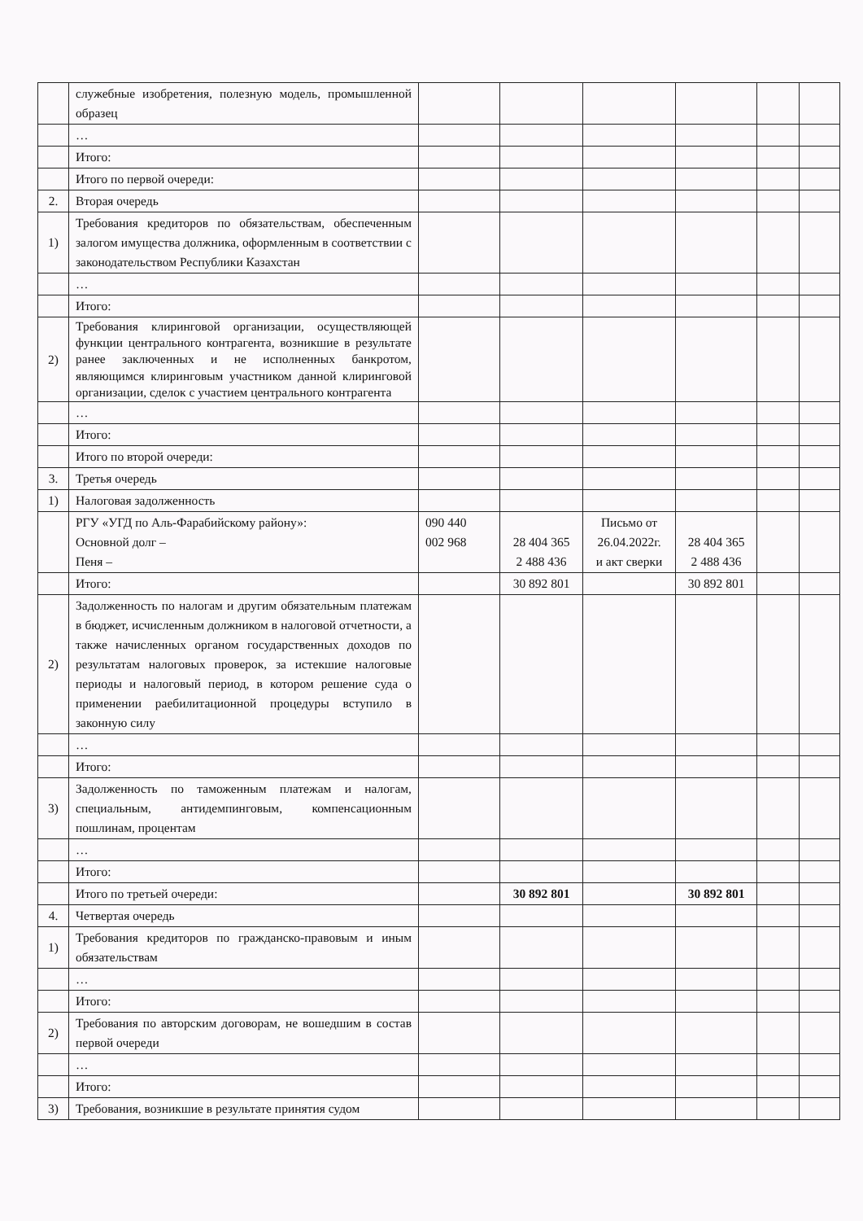| | служебные изобретения, полезную модель, промышленной образец | | | | | | |
| | … | | | | | | |
| | Итого: | | | | | | |
| | Итого по первой очереди: | | | | | | |
| 2. | Вторая очередь | | | | | | |
| 1) | Требования кредиторов по обязательствам, обеспеченным залогом имущества должника, оформленным в соответствии с законодательством Республики Казахстан | | | | | | |
| | … | | | | | | |
| | Итого: | | | | | | |
| 2) | Требования клиринговой организации, осуществляющей функции центрального контрагента, возникшие в результате ранее заключенных и не исполненных банкротом, являющимся клиринговым участником данной клиринговой организации, сделок с участием центрального контрагента | | | | | | |
| | … | | | | | | |
| | Итого: | | | | | | |
| | Итого по второй очереди: | | | | | | |
| 3. | Третья очередь | | | | | | |
| 1) | Налоговая задолженность | | | | | | |
| | РГУ «УГД по Аль-Фарабийскому району»: Основной долг – Пеня – | 090 440 002 968 | 28 404 365 2 488 436 | Письмо от 26.04.2022г. и акт сверки | 28 404 365 2 488 436 | | |
| | Итого: | | 30 892 801 | | 30 892 801 | | |
| 2) | Задолженность по налогам и другим обязательным платежам в бюджет, исчисленным должником в налоговой отчетности, а также начисленных органом государственных доходов по результатам налоговых проверок, за истекшие налоговые периоды и налоговый период, в котором решение суда о применении раебилитационной процедуры вступило в законную силу | | | | | | |
| | … | | | | | | |
| | Итого: | | | | | | |
| 3) | Задолженность по таможенным платежам и налогам, специальным, антидемпинговым, компенсационным пошлинам, процентам | | | | | | |
| | … | | | | | | |
| | Итого: | | | | | | |
| | Итого по третьей очереди: | | 30 892 801 | | 30 892 801 | | |
| 4. | Четвертая очередь | | | | | | |
| 1) | Требования кредиторов по гражданско-правовым и иным обязательствам | | | | | | |
| | … | | | | | | |
| | Итого: | | | | | | |
| 2) | Требования по авторским договорам, не вошедшим в состав первой очереди | | | | | | |
| | … | | | | | | |
| | Итого: | | | | | | |
| 3) | Требования, возникшие в результате принятия судом | | | | | | |